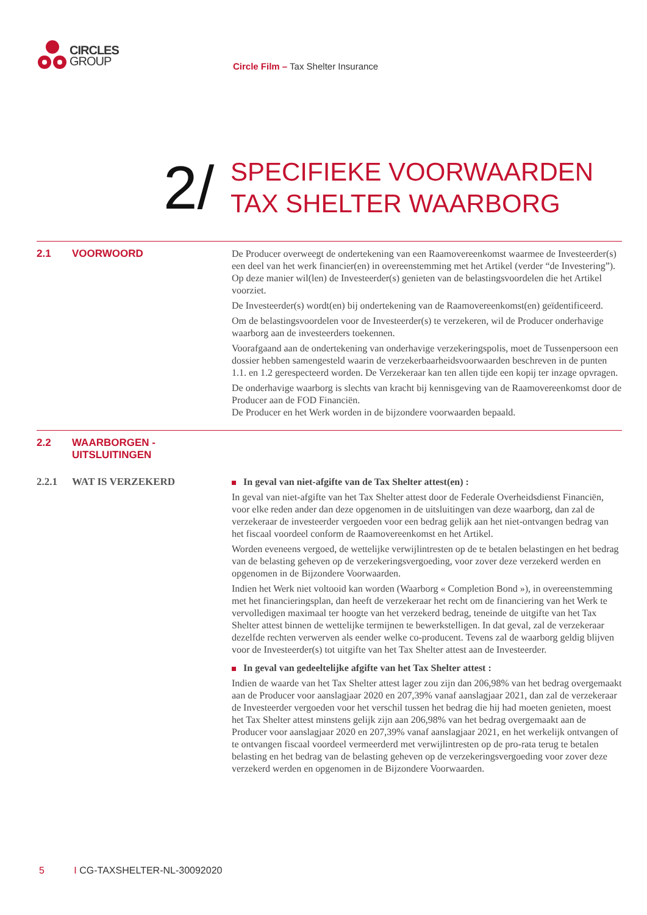CIRCLES
GROUP
Circle Film – Tax Shelter Insurance
2/
SPECIFIEKE VOORWAARDEN
TAX SHELTER WAARBORG
2.1 VOORWOORD
De Producer overweegt de ondertekening van een Raamovereenkomst waarmee de Investeerder(s) een deel van het werk financier(en) in overeenstemming met het Artikel (verder “de Investering”). Op deze manier wil(len) de Investeerder(s) genieten van de belastingsvoordelen die het Artikel voorziet.
De Investeerder(s) wordt(en) bij ondertekening van de Raamovereenkomst(en) geïdentificeerd.
Om de belastingsvoordelen voor de Investeerder(s) te verzekeren, wil de Producer onderhavige waarborg aan de investeerders toekennen.
Voorafgaand aan de ondertekening van onderhavige verzekeringspolis, moet de Tussenpersoon een dossier hebben samengesteld waarin de verzekerbaarheidsvoorwaarden beschreven in de punten 1.1. en 1.2 gerespecteerd worden. De Verzekeraar kan ten allen tijde een kopij ter inzage opvragen.
De onderhavige waarborg is slechts van kracht bij kennisgeving van de Raamovereenkomst door de Producer aan de FOD Financiën.
De Producer en het Werk worden in de bijzondere voorwaarden bepaald.
2.2 WAARBORGEN -
UITSLUITINGEN
2.2.1 WAT IS VERZEKERD
In geval van niet-afgifte van de Tax Shelter attest(en) :
In geval van niet-afgifte van het Tax Shelter attest door de Federale Overheidsdienst Financiën, voor elke reden ander dan deze opgenomen in de uitsluitingen van deze waarborg, dan zal de verzekeraar de investeerder vergoeden voor een bedrag gelijk aan het niet-ontvangen bedrag van het fiscaal voordeel conform de Raamovereenkomst en het Artikel.
Worden eveneens vergoed, de wettelijke verwijlintresten op de te betalen belastingen en het bedrag van de belasting geheven op de verzekeringsvergoeding, voor zover deze verzekerd werden en opgenomen in de Bijzondere Voorwaarden.
Indien het Werk niet voltooid kan worden (Waarborg « Completion Bond »), in overeenstemming met het financieringsplan, dan heeft de verzekeraar het recht om de financiering van het Werk te vervolledigen maximaal ter hoogte van het verzekerd bedrag, teneinde de uitgifte van het Tax Shelter attest binnen de wettelijke termijnen te bewerkstelligen. In dat geval, zal de verzekeraar dezelfde rechten verwerven als eender welke co-producent. Tevens zal de waarborg geldig blijven voor de Investeerder(s) tot uitgifte van het Tax Shelter attest aan de Investeerder.
In geval van gedeeltelijke afgifte van het Tax Shelter attest :
Indien de waarde van het Tax Shelter attest lager zou zijn dan 206,98% van het bedrag overgemaakt aan de Producer voor aanslagjaar 2020 en 207,39% vanaf aanslagjaar 2021, dan zal de verzekeraar de Investeerder vergoeden voor het verschil tussen het bedrag die hij had moeten genieten, moest het Tax Shelter attest minstens gelijk zijn aan 206,98% van het bedrag overgemaakt aan de Producer voor aanslagjaar 2020 en 207,39% vanaf aanslagjaar 2021, en het werkelijk ontvangen of te ontvangen fiscaal voordeel vermeerderd met verwijlintresten op de pro-rata terug te betalen belasting en het bedrag van de belasting geheven op de verzekeringsvergoeding voor zover deze verzekerd werden en opgenomen in de Bijzondere Voorwaarden.
5 I CG-TAXSHELTER-NL-30092020